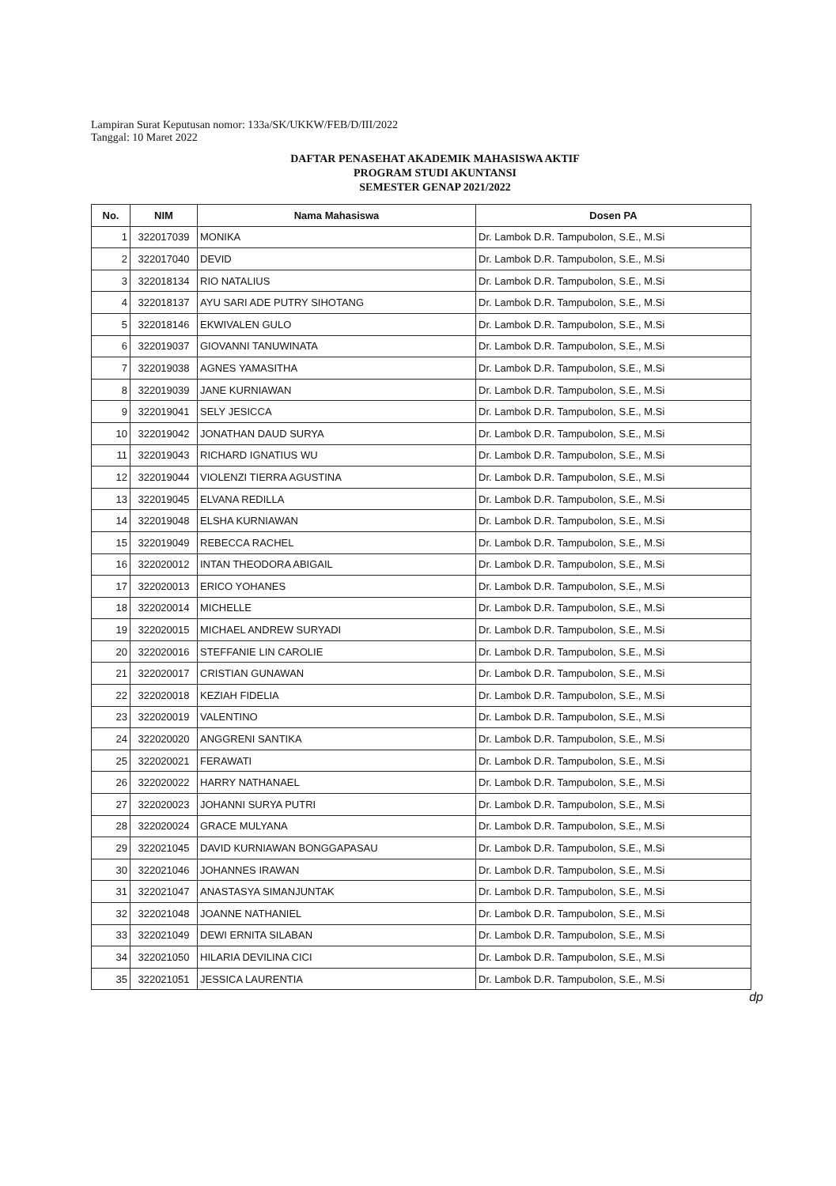Lampiran Surat Keputusan nomor: 133a/SK/UKKW/FEB/D/III/2022
Tanggal: 10 Maret 2022
DAFTAR PENASEHAT AKADEMIK MAHASISWA AKTIF
PROGRAM STUDI AKUNTANSI
SEMESTER GENAP 2021/2022
| No. | NIM | Nama Mahasiswa | Dosen PA |
| --- | --- | --- | --- |
| 1 | 322017039 | MONIKA | Dr. Lambok D.R. Tampubolon, S.E., M.Si |
| 2 | 322017040 | DEVID | Dr. Lambok D.R. Tampubolon, S.E., M.Si |
| 3 | 322018134 | RIO NATALIUS | Dr. Lambok D.R. Tampubolon, S.E., M.Si |
| 4 | 322018137 | AYU SARI ADE PUTRY SIHOTANG | Dr. Lambok D.R. Tampubolon, S.E., M.Si |
| 5 | 322018146 | EKWIVALEN GULO | Dr. Lambok D.R. Tampubolon, S.E., M.Si |
| 6 | 322019037 | GIOVANNI TANUWINATA | Dr. Lambok D.R. Tampubolon, S.E., M.Si |
| 7 | 322019038 | AGNES YAMASITHA | Dr. Lambok D.R. Tampubolon, S.E., M.Si |
| 8 | 322019039 | JANE KURNIAWAN | Dr. Lambok D.R. Tampubolon, S.E., M.Si |
| 9 | 322019041 | SELY JESICCA | Dr. Lambok D.R. Tampubolon, S.E., M.Si |
| 10 | 322019042 | JONATHAN DAUD SURYA | Dr. Lambok D.R. Tampubolon, S.E., M.Si |
| 11 | 322019043 | RICHARD IGNATIUS WU | Dr. Lambok D.R. Tampubolon, S.E., M.Si |
| 12 | 322019044 | VIOLENZI TIERRA AGUSTINA | Dr. Lambok D.R. Tampubolon, S.E., M.Si |
| 13 | 322019045 | ELVANA REDILLA | Dr. Lambok D.R. Tampubolon, S.E., M.Si |
| 14 | 322019048 | ELSHA KURNIAWAN | Dr. Lambok D.R. Tampubolon, S.E., M.Si |
| 15 | 322019049 | REBECCA RACHEL | Dr. Lambok D.R. Tampubolon, S.E., M.Si |
| 16 | 322020012 | INTAN THEODORA ABIGAIL | Dr. Lambok D.R. Tampubolon, S.E., M.Si |
| 17 | 322020013 | ERICO YOHANES | Dr. Lambok D.R. Tampubolon, S.E., M.Si |
| 18 | 322020014 | MICHELLE | Dr. Lambok D.R. Tampubolon, S.E., M.Si |
| 19 | 322020015 | MICHAEL ANDREW SURYADI | Dr. Lambok D.R. Tampubolon, S.E., M.Si |
| 20 | 322020016 | STEFFANIE LIN CAROLIE | Dr. Lambok D.R. Tampubolon, S.E., M.Si |
| 21 | 322020017 | CRISTIAN GUNAWAN | Dr. Lambok D.R. Tampubolon, S.E., M.Si |
| 22 | 322020018 | KEZIAH FIDELIA | Dr. Lambok D.R. Tampubolon, S.E., M.Si |
| 23 | 322020019 | VALENTINO | Dr. Lambok D.R. Tampubolon, S.E., M.Si |
| 24 | 322020020 | ANGGRENI SANTIKA | Dr. Lambok D.R. Tampubolon, S.E., M.Si |
| 25 | 322020021 | FERAWATI | Dr. Lambok D.R. Tampubolon, S.E., M.Si |
| 26 | 322020022 | HARRY NATHANAEL | Dr. Lambok D.R. Tampubolon, S.E., M.Si |
| 27 | 322020023 | JOHANNI SURYA PUTRI | Dr. Lambok D.R. Tampubolon, S.E., M.Si |
| 28 | 322020024 | GRACE MULYANA | Dr. Lambok D.R. Tampubolon, S.E., M.Si |
| 29 | 322021045 | DAVID KURNIAWAN BONGGAPASAU | Dr. Lambok D.R. Tampubolon, S.E., M.Si |
| 30 | 322021046 | JOHANNES IRAWAN | Dr. Lambok D.R. Tampubolon, S.E., M.Si |
| 31 | 322021047 | ANASTASYA SIMANJUNTAK | Dr. Lambok D.R. Tampubolon, S.E., M.Si |
| 32 | 322021048 | JOANNE NATHANIEL | Dr. Lambok D.R. Tampubolon, S.E., M.Si |
| 33 | 322021049 | DEWI ERNITA SILABAN | Dr. Lambok D.R. Tampubolon, S.E., M.Si |
| 34 | 322021050 | HILARIA DEVILINA CICI | Dr. Lambok D.R. Tampubolon, S.E., M.Si |
| 35 | 322021051 | JESSICA LAURENTIA | Dr. Lambok D.R. Tampubolon, S.E., M.Si |
dp